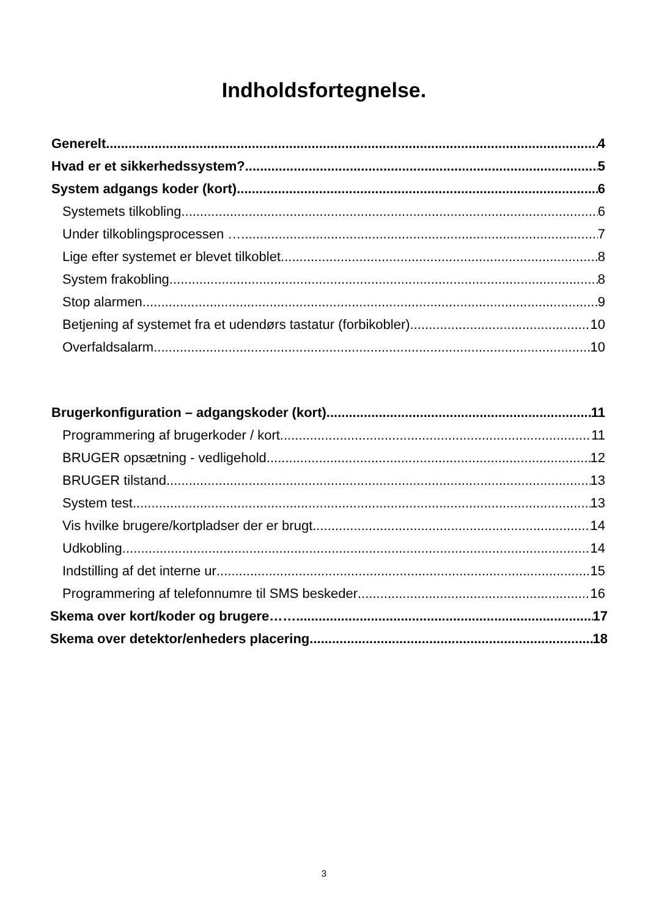Indholdsfortegnelse.
Generelt 4
Hvad er et sikkerhedssystem? 5
System adgangs koder (kort) 6
Systemets tilkobling 6
Under tilkoblingsprocessen … 7
Lige efter systemet er blevet tilkoblet 8
System frakobling 8
Stop alarmen 9
Betjening af systemet fra et udendørs tastatur (forbikobler) 10
Overfaldsalarm 10
Brugerkonfiguration – adgangskoder (kort) 11
Programmering af brugerkoder / kort 11
BRUGER opsætning - vedligehold 12
BRUGER tilstand 13
System test 13
Vis hvilke brugere/kortpladser der er brugt 14
Udkobling 14
Indstilling af det interne ur 15
Programmering af telefonnumre til SMS beskeder 16
Skema over kort/koder og brugere…… 17
Skema over detektor/enheders placering 18
3